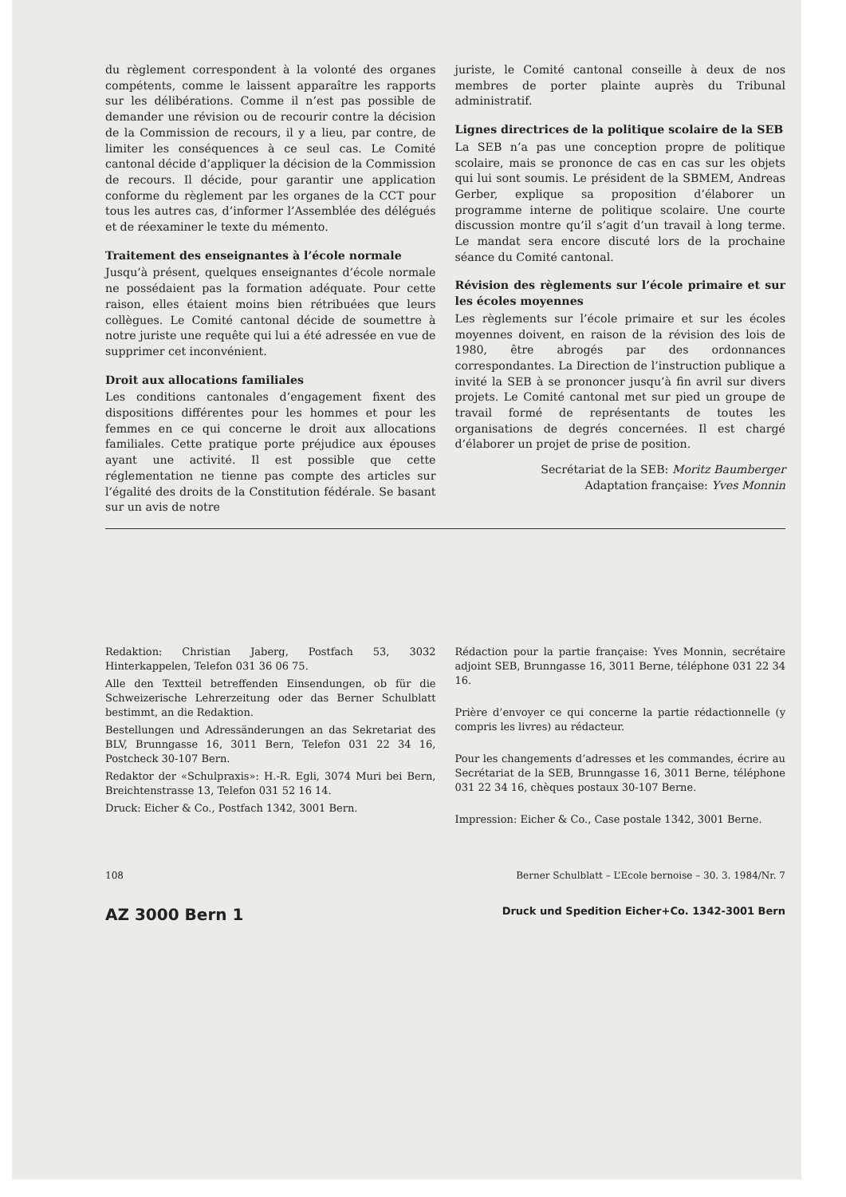du règlement correspondent à la volonté des organes compétents, comme le laissent apparaître les rapports sur les délibérations. Comme il n’est pas possible de demander une révision ou de recourir contre la décision de la Commission de recours, il y a lieu, par contre, de limiter les conséquences à ce seul cas. Le Comité cantonal décide d’appliquer la décision de la Commission de recours. Il décide, pour garantir une application conforme du règlement par les organes de la CCT pour tous les autres cas, d’informer l’Assemblée des délégués et de réexaminer le texte du mémento.
Traitement des enseignantes à l’école normale
Jusqu’à présent, quelques enseignantes d’école normale ne possédaient pas la formation adéquate. Pour cette raison, elles étaient moins bien rétribuées que leurs collègues. Le Comité cantonal décide de soumettre à notre juriste une requête qui lui a été adressée en vue de supprimer cet inconvénient.
Droit aux allocations familiales
Les conditions cantonales d’engagement fixent des dispositions différentes pour les hommes et pour les femmes en ce qui concerne le droit aux allocations familiales. Cette pratique porte préjudice aux épouses ayant une activité. Il est possible que cette réglementation ne tienne pas compte des articles sur l’égalité des droits de la Constitution fédérale. Se basant sur un avis de notre
juriste, le Comité cantonal conseille à deux de nos membres de porter plainte auprès du Tribunal administratif.
Lignes directrices de la politique scolaire de la SEB
La SEB n’a pas une conception propre de politique scolaire, mais se prononce de cas en cas sur les objets qui lui sont soumis. Le président de la SBMEM, Andreas Gerber, explique sa proposition d’élaborer un programme interne de politique scolaire. Une courte discussion montre qu’il s’agit d’un travail à long terme. Le mandat sera encore discuté lors de la prochaine séance du Comité cantonal.
Révision des règlements sur l’école primaire et sur les écoles moyennes
Les règlements sur l’école primaire et sur les écoles moyennes doivent, en raison de la révision des lois de 1980, être abrogés par des ordonnances correspondantes. La Direction de l’instruction publique a invité la SEB à se prononcer jusqu’à fin avril sur divers projets. Le Comité cantonal met sur pied un groupe de travail formé de représentants de toutes les organisations de degrés concernées. Il est chargé d’élaborer un projet de prise de position.
Secrétariat de la SEB: Moritz Baumberger
Adaptation française: Yves Monnin
Redaktion: Christian Jaberg, Postfach 53, 3032 Hinterkappelen, Telefon 031 36 06 75.
Alle den Textteil betreffenden Einsendungen, ob für die Schweizerische Lehrerzeitung oder das Berner Schulblatt bestimmt, an die Redaktion.
Bestellungen und Adressänderungen an das Sekretariat des BLV, Brunngasse 16, 3011 Bern, Telefon 031 22 34 16, Postcheck 30-107 Bern.
Redaktor der «Schulpraxis»: H.-R. Egli, 3074 Muri bei Bern, Breichtenstrasse 13, Telefon 031 52 16 14.
Druck: Eicher & Co., Postfach 1342, 3001 Bern.
Rédaction pour la partie française: Yves Monnin, secrétaire adjoint SEB, Brunngasse 16, 3011 Berne, téléphone 031 22 34 16.
Prière d’envoyer ce qui concerne la partie rédactionnelle (y compris les livres) au rédacteur.
Pour les changements d’adresses et les commandes, écrire au Secrétariat de la SEB, Brunngasse 16, 3011 Berne, téléphone 031 22 34 16, chèques postaux 30-107 Berne.
Impression: Eicher & Co., Case postale 1342, 3001 Berne.
108 Berner Schulblatt – L’Ecole bernoise – 30. 3. 1984/Nr. 7
AZ 3000 Bern 1 Druck und Spedition Eicher+Co. 1342-3001 Bern